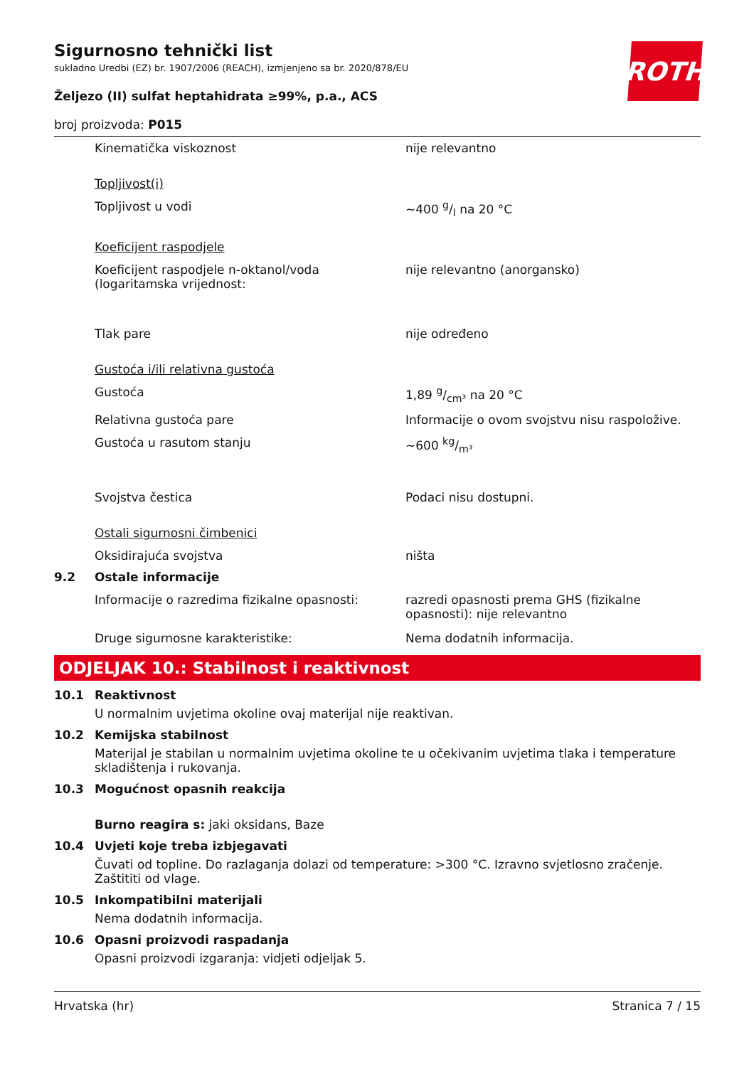ROTH
Sigurnosno tehnički list
sukladno Uredbi (EZ) br. 1907/2006 (REACH), izmjenjeno sa br. 2020/878/EU
Željezo (II) sulfat heptahidrata ≥99%, p.a., ACS
broj proizvoda: P015
Kinematička viskoznost nije relevantno
Topljivost(i)
Topljivost u vodi ~400 g/l na 20 °C
Koeficijent raspodjele
Koeficijent raspodjele n-oktanol/voda (logaritamska vrijednost:
nije relevantno (anorgansko)
Tlak pare nije određeno
Gustoća i/ili relativna gustoća
Gustoća 1,89 g/cm³ na 20 °C
Relativna gustoća pare Informacije o ovom svojstvu nisu raspoložive.
Gustoća u rasutom stanju ~600 kg/m³
Svojstva čestica Podaci nisu dostupni.
Ostali sigurnosni čimbenici
Oksidirajuća svojstva ništa
9.2 Ostale informacije
Informacije o razredima fizikalne opasnosti:
razredi opasnosti prema GHS (fizikalne opasnosti): nije relevantno
Druge sigurnosne karakteristike: Nema dodatnih informacija.
ODJELJAK 10.: Stabilnost i reaktivnost
10.1 Reaktivnost
U normalnim uvjetima okoline ovaj materijal nije reaktivan.
10.2 Kemijska stabilnost
Materijal je stabilan u normalnim uvjetima okoline te u očekivanim uvjetima tlaka i temperature skladištenja i rukovanja.
10.3 Mogućnost opasnih reakcija
Burno reagira s: jaki oksidans, Baze
10.4 Uvjeti koje treba izbjegavati
Čuvati od topline. Do razlaganja dolazi od temperature: >300 °C. Izravno svjetlosno zračenje. Zaštititi od vlage.
10.5 Inkompatibilni materijali
Nema dodatnih informacija.
10.6 Opasni proizvodi raspadanja
Opasni proizvodi izgaranja: vidjeti odjeljak 5.
Hrvatska (hr) Stranica 7 / 15